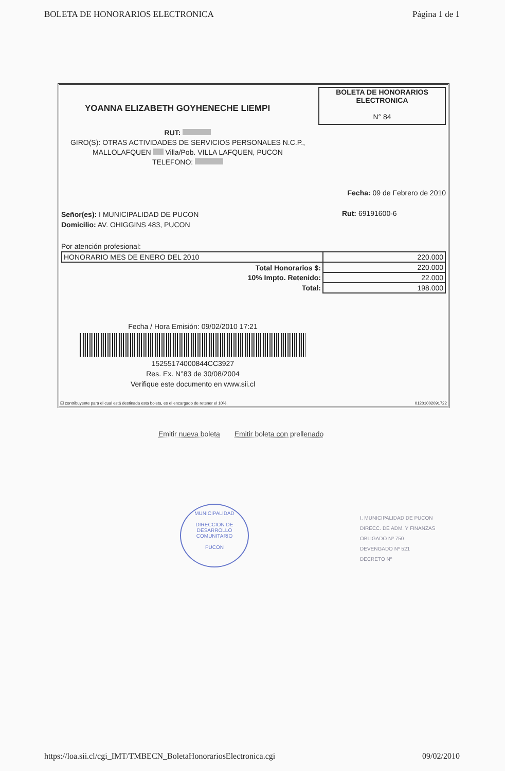BOLETA DE HONORARIOS ELECTRONICA Página 1 de 1
YOANNA ELIZABETH GOYHENECHE LIEMPI
BOLETA DE HONORARIOS
ELECTRONICA
N° 84
RUT:
GIRO(S): OTRAS ACTIVIDADES DE SERVICIOS PERSONALES N.C.P.,
MALLOLAFQUEN Villa/Pob. VILLA LAFQUEN, PUCON
TELEFONO:
Fecha: 09 de Febrero de 2010
Señor(es): I MUNICIPALIDAD DE PUCON
Domicilio: AV. OHIGGINS 483, PUCON
Rut: 69191600-6
Por atención profesional:
| HONORARIO MES DE ENERO DEL 2010 | 220.000 |
| Total Honorarios $: | 220.000 |
| 10% Impto. Retenido: | 22.000 |
| Total: | 198.000 |
Fecha / Hora Emisión: 09/02/2010 17:21
15255174000844CC3927
Res. Ex. N°83 de 30/08/2004
Verifique este documento en www.sii.cl
El contribuyente para el cual está destinada esta boleta, es el encargado de retener el 10%. 01201002091722
Emitir nueva boleta Emitir boleta con prellenado
MUNICIPALIDAD
DIRECCION DE
DESARROLLO
COMUNITARIO
PUCON
I. MUNICIPALIDAD DE PUCON
DIRECC. DE ADM. Y FINANZAS
OBLIGADO Nº 750
DEVENGADO Nº 521
DECRETO Nº
https://loa.sii.cl/cgi_IMT/TMBECN_BoletaHonorariosElectronica.cgi 09/02/2010